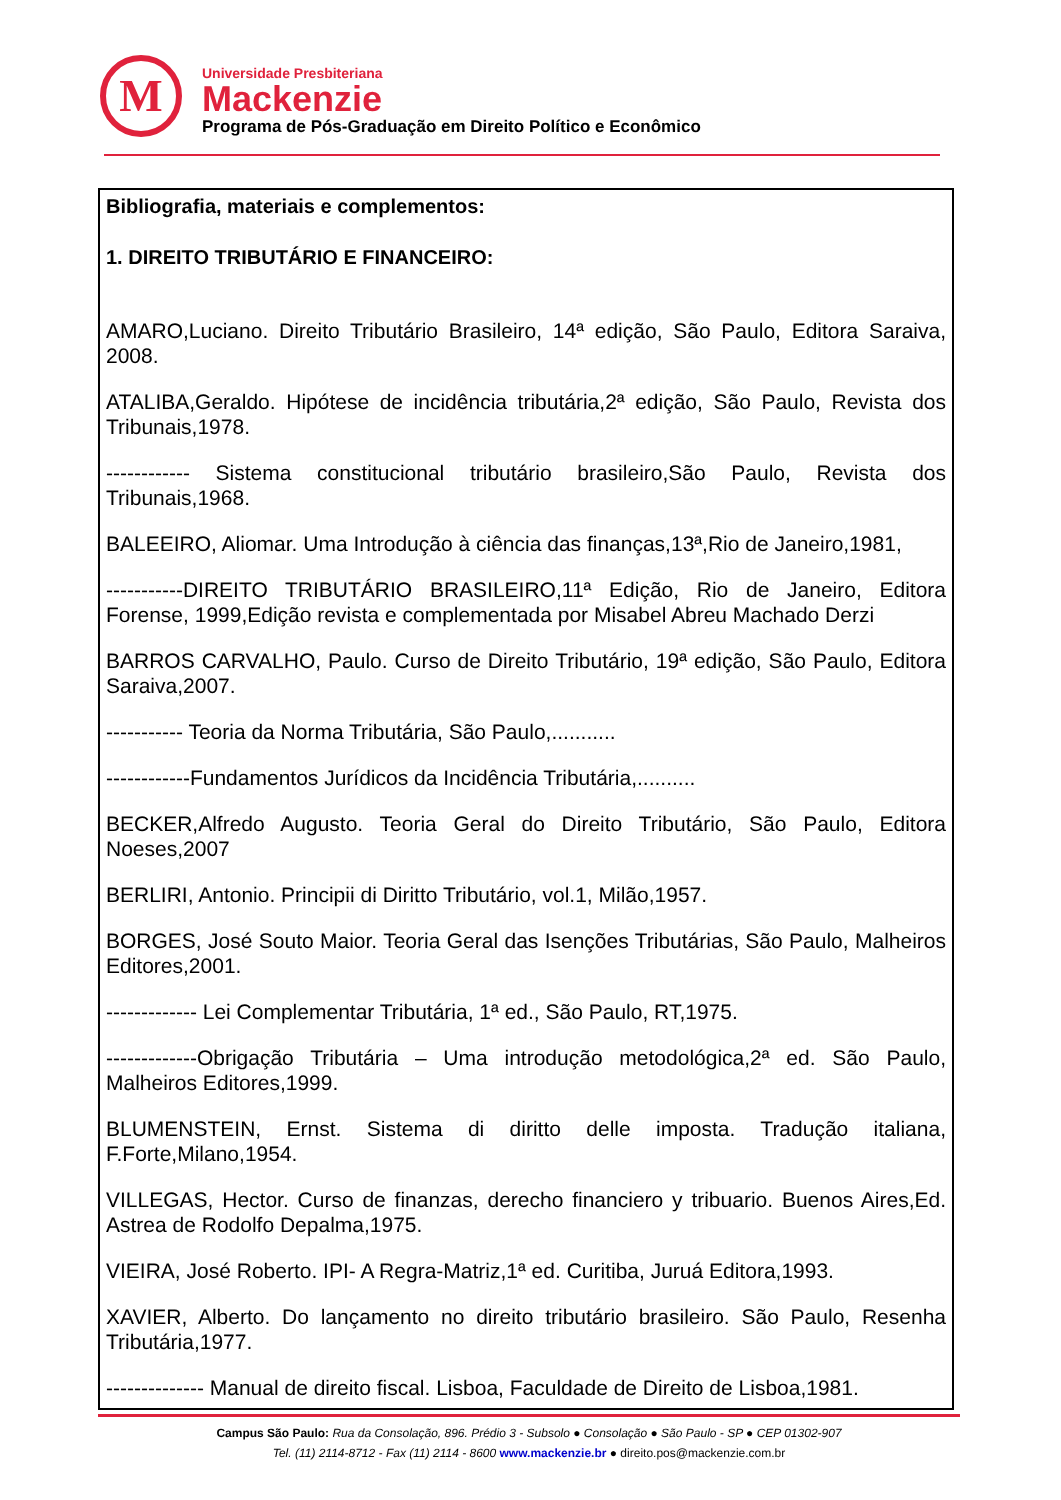M
Universidade Presbiteriana
Mackenzie
Programa de Pós-Graduação em Direito Político e Econômico
Bibliografia, materiais e complementos:
1. DIREITO TRIBUTÁRIO E FINANCEIRO:
AMARO,Luciano. Direito Tributário Brasileiro, 14ª edição, São Paulo, Editora Saraiva, 2008.
ATALIBA,Geraldo. Hipótese de incidência tributária,2ª edição, São Paulo, Revista dos Tribunais,1978.
------------ Sistema constitucional tributário brasileiro,São Paulo, Revista dos Tribunais,1968.
BALEEIRO, Aliomar. Uma Introdução à ciência das finanças,13ª,Rio de Janeiro,1981,
-----------DIREITO TRIBUTÁRIO BRASILEIRO,11ª Edição, Rio de Janeiro, Editora Forense, 1999,Edição revista e complementada por Misabel Abreu Machado Derzi
BARROS CARVALHO, Paulo. Curso de Direito Tributário, 19ª edição, São Paulo, Editora Saraiva,2007.
----------- Teoria da Norma Tributária, São Paulo,...........
------------Fundamentos Jurídicos da Incidência Tributária,..........
BECKER,Alfredo Augusto. Teoria Geral do Direito Tributário, São Paulo, Editora Noeses,2007
BERLIRI, Antonio. Principii di Diritto Tributário, vol.1, Milão,1957.
BORGES, José Souto Maior. Teoria Geral das Isenções Tributárias, São Paulo, Malheiros Editores,2001.
------------- Lei Complementar Tributária, 1ª ed., São Paulo, RT,1975.
-------------Obrigação Tributária – Uma introdução metodológica,2ª ed. São Paulo, Malheiros Editores,1999.
BLUMENSTEIN, Ernst. Sistema di diritto delle imposta. Tradução italiana, F.Forte,Milano,1954.
VILLEGAS, Hector. Curso de finanzas, derecho financiero y tribuario. Buenos Aires,Ed. Astrea de Rodolfo Depalma,1975.
VIEIRA, José Roberto. IPI- A Regra-Matriz,1ª ed. Curitiba, Juruá Editora,1993.
XAVIER, Alberto. Do lançamento no direito tributário brasileiro. São Paulo, Resenha Tributária,1977.
-------------- Manual de direito fiscal. Lisboa, Faculdade de Direito de Lisboa,1981.
Campus São Paulo: Rua da Consolação, 896. Prédio 3 - Subsolo ● Consolação ● São Paulo - SP ● CEP 01302-907
Tel. (11) 2114-8712 - Fax (11) 2114 - 8600 www.mackenzie.br ● direito.pos@mackenzie.com.br